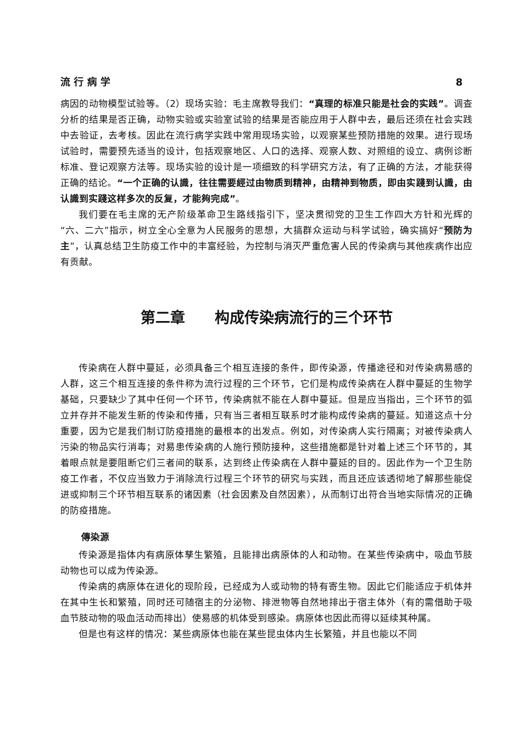流 行 病 学 8
病因的动物模型试验等。（2）现场实验：毛主席教导我们：“真理的标准只能是社会的实践”。调查分析的结果是否正确，动物实验或实验室试验的结果是否能应用于人群中去，最后还须在社会实践中去验证，去考核。因此在流行病学实践中常用现场实验，以观察某些预防措施的效果。进行现场试验时，需要预先适当的设计，包括观察地区、人口的选择、观察人数、对照组的设立、病例诊断标准、登记观察方法等。现场实验的设计是一项细致的科学研究方法，有了正确的方法，才能获得正确的结论。“一个正确的认識，往往需要經过由物质到精神，由精神到物质，即由实踐到认識，由认識到实踐这样多次的反复，才能夠完成”。
我们要在毛主席的无产阶级革命卫生路线指引下，坚决贯彻党的卫生工作四大方针和光辉的“六、二六”指示，树立全心全意为人民服务的思想，大搞群众运动与科学试验，确实搞好“预防为主”，认真总结卫生防疫工作中的丰富经验，为控制与消灭严重危害人民的传染病与其他疾病作出应有贡献。
第二章　　构成传染病流行的三个环节
传染病在人群中蔓延，必须具备三个相互连接的条件，即传染源，传播途径和对传染病易感的人群，这三个相互连接的条件称为流行过程的三个环节，它们是构成传染病在人群中蔓延的生物学基础，只要缺少了其中任何一个环节，传染病就不能在人群中蔓延。但是应当指出，三个环节的弧立并存并不能发生新的传染和传播，只有当三者相互联系时才能构成传染病的蔓延。知道这点十分重要，因为它是我们制订防疫措施的最根本的出发点。例如，对传染病人实行隔离；对被传染病人污染的物品实行消毒；对易患传染病的人施行预防接种，这些措施都是针对着上述三个环节的，其着眼点就是要阻断它们三者间的联系，达到终止传染病在人群中蔓延的目的。因此作为一个卫生防疫工作者，不仅应当致力于消除流行过程三个环节的研究与实践，而且还应该透彻地了解那些能促进或抑制三个环节相互联系的诸因素（社会因素及自然因素），从而制订出符合当地实际情况的正确的防疫措施。
傳染源
传染源是指体内有病原体孳生繁殖，且能排出病原体的人和动物。在某些传染病中，吸血节肢动物也可以成为传染源。
传染病的病原体在进化的现阶段，已经成为人或动物的特有寄生物。因此它们能适应于机体并在其中生长和繁殖，同时还可随宿主的分泌物、排泄物等自然地排出于宿主体外（有的需借助于吸血节肢动物的吸血活动而排出）使易感的机体受到感染。病原体也因此而得以延续其种属。
但是也有这样的情况：某些病原体也能在某些昆虫体内生长繁殖，并且也能以不同